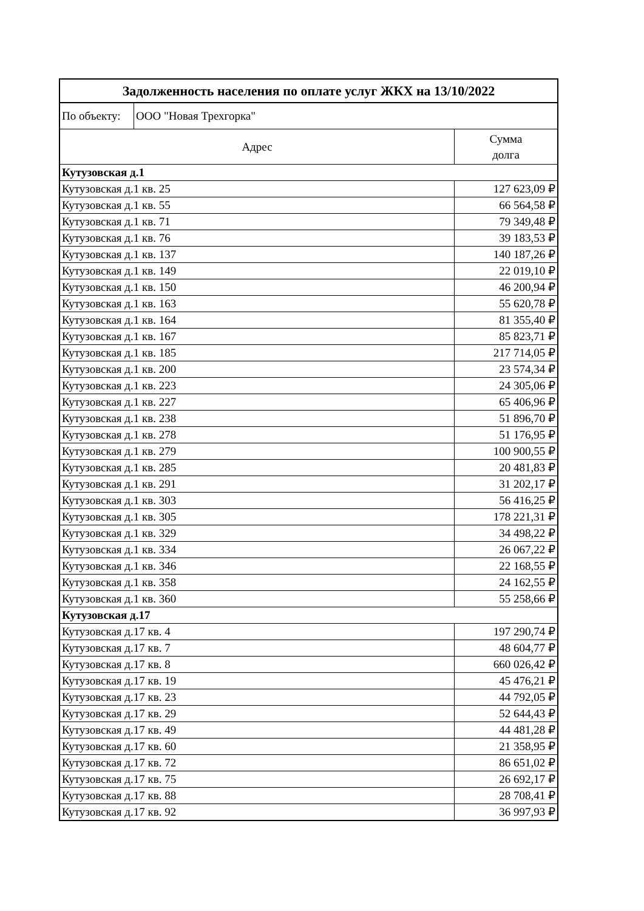| Задолженность населения по оплате услуг ЖКХ на 13/10/2022 | | |
| По объекту: | ООО "Новая Трехгорка" | |
| Адрес | | Сумма долга |
| Кутузовская д.1 | | |
| Кутузовская д.1 кв. 25 | | 127 623,09 ₽ |
| Кутузовская д.1 кв. 55 | | 66 564,58 ₽ |
| Кутузовская д.1 кв. 71 | | 79 349,48 ₽ |
| Кутузовская д.1 кв. 76 | | 39 183,53 ₽ |
| Кутузовская д.1 кв. 137 | | 140 187,26 ₽ |
| Кутузовская д.1 кв. 149 | | 22 019,10 ₽ |
| Кутузовская д.1 кв. 150 | | 46 200,94 ₽ |
| Кутузовская д.1 кв. 163 | | 55 620,78 ₽ |
| Кутузовская д.1 кв. 164 | | 81 355,40 ₽ |
| Кутузовская д.1 кв. 167 | | 85 823,71 ₽ |
| Кутузовская д.1 кв. 185 | | 217 714,05 ₽ |
| Кутузовская д.1 кв. 200 | | 23 574,34 ₽ |
| Кутузовская д.1 кв. 223 | | 24 305,06 ₽ |
| Кутузовская д.1 кв. 227 | | 65 406,96 ₽ |
| Кутузовская д.1 кв. 238 | | 51 896,70 ₽ |
| Кутузовская д.1 кв. 278 | | 51 176,95 ₽ |
| Кутузовская д.1 кв. 279 | | 100 900,55 ₽ |
| Кутузовская д.1 кв. 285 | | 20 481,83 ₽ |
| Кутузовская д.1 кв. 291 | | 31 202,17 ₽ |
| Кутузовская д.1 кв. 303 | | 56 416,25 ₽ |
| Кутузовская д.1 кв. 305 | | 178 221,31 ₽ |
| Кутузовская д.1 кв. 329 | | 34 498,22 ₽ |
| Кутузовская д.1 кв. 334 | | 26 067,22 ₽ |
| Кутузовская д.1 кв. 346 | | 22 168,55 ₽ |
| Кутузовская д.1 кв. 358 | | 24 162,55 ₽ |
| Кутузовская д.1 кв. 360 | | 55 258,66 ₽ |
| Кутузовская д.17 | | |
| Кутузовская д.17 кв. 4 | | 197 290,74 ₽ |
| Кутузовская д.17 кв. 7 | | 48 604,77 ₽ |
| Кутузовская д.17 кв. 8 | | 660 026,42 ₽ |
| Кутузовская д.17 кв. 19 | | 45 476,21 ₽ |
| Кутузовская д.17 кв. 23 | | 44 792,05 ₽ |
| Кутузовская д.17 кв. 29 | | 52 644,43 ₽ |
| Кутузовская д.17 кв. 49 | | 44 481,28 ₽ |
| Кутузовская д.17 кв. 60 | | 21 358,95 ₽ |
| Кутузовская д.17 кв. 72 | | 86 651,02 ₽ |
| Кутузовская д.17 кв. 75 | | 26 692,17 ₽ |
| Кутузовская д.17 кв. 88 | | 28 708,41 ₽ |
| Кутузовская д.17 кв. 92 | | 36 997,93 ₽ |